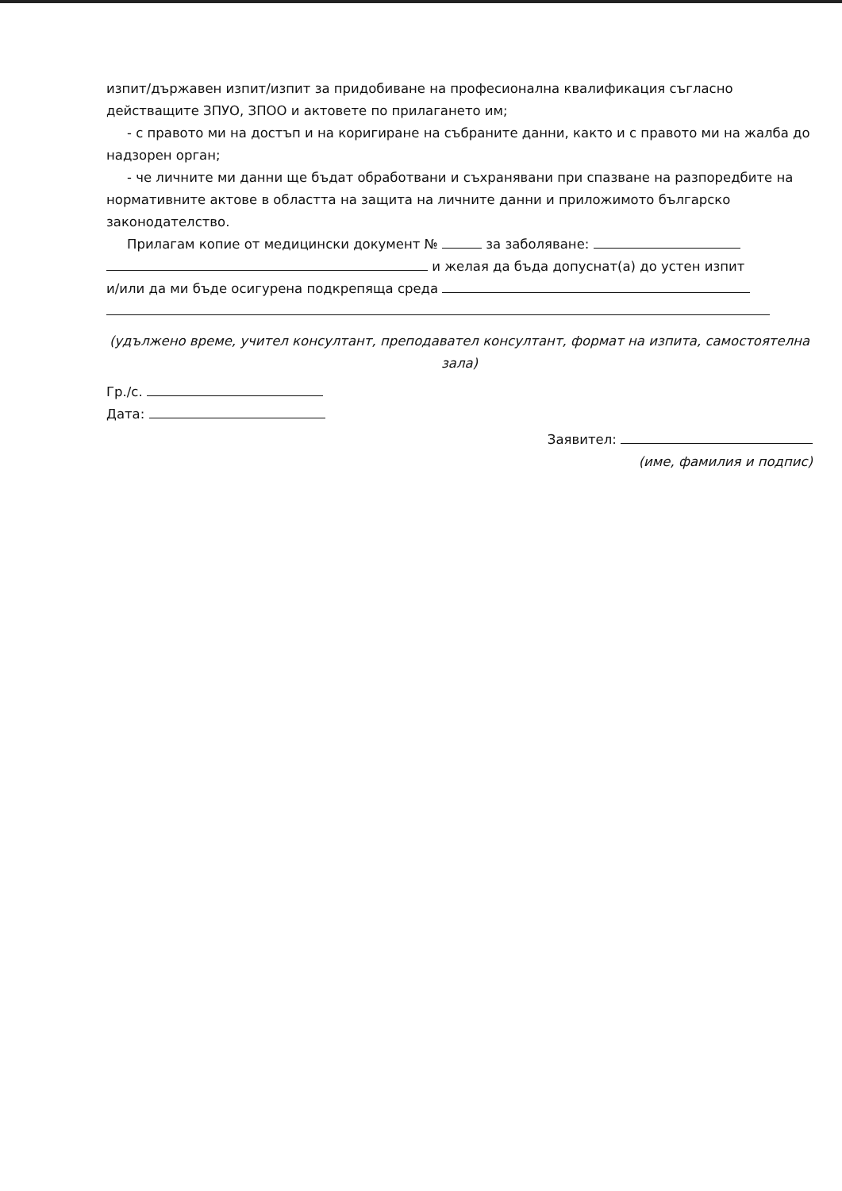изпит/държавен изпит/изпит за придобиване на професионална квалификация съгласно действащите ЗПУО, ЗПОО и актовете по прилагането им;
- с правото ми на достъп и на коригиране на събраните данни, както и с правото ми на жалба до надзорен орган;
- че личните ми данни ще бъдат обработвани и съхранявани при спазване на разпоредбите на нормативните актове в областта на защита на личните данни и приложимото българско законодателство.
Прилагам копие от медицински документ № за заболяване:
и желая да бъда допуснат(а) до устен изпит
и/или да ми бъде осигурена подкрепяща среда
(удължено време, учител консултант, преподавател консултант, формат на изпита, самостоятелна зала)
Гр./с.
Дата:
Заявител:
(име, фамилия и подпис)